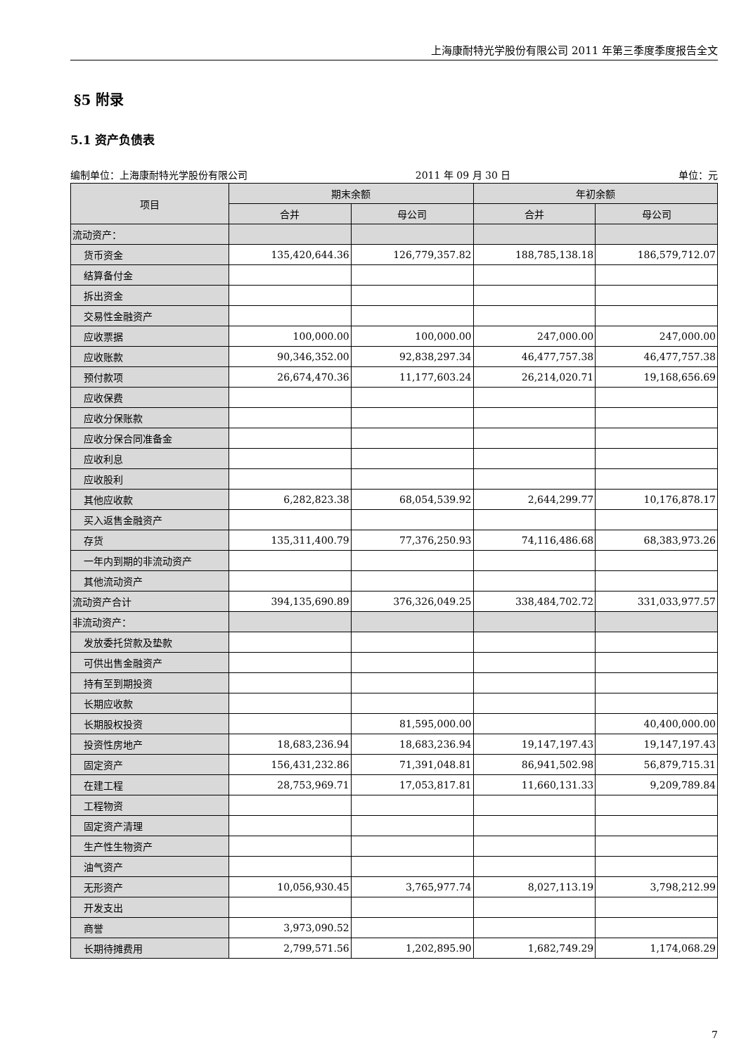上海康耐特光学股份有限公司 2011 年第三季度季度报告全文
§5 附录
5.1 资产负债表
编制单位：上海康耐特光学股份有限公司 2011 年 09 月 30 日 单位：元
| 项目 | 期末余额 | | 年初余额 | |
| --- | --- | --- | --- | --- |
| | 合并 | 母公司 | 合并 | 母公司 |
| 流动资产： | | | | |
| 货币资金 | 135,420,644.36 | 126,779,357.82 | 188,785,138.18 | 186,579,712.07 |
| 结算备付金 | | | | |
| 拆出资金 | | | | |
| 交易性金融资产 | | | | |
| 应收票据 | 100,000.00 | 100,000.00 | 247,000.00 | 247,000.00 |
| 应收账款 | 90,346,352.00 | 92,838,297.34 | 46,477,757.38 | 46,477,757.38 |
| 预付款项 | 26,674,470.36 | 11,177,603.24 | 26,214,020.71 | 19,168,656.69 |
| 应收保费 | | | | |
| 应收分保账款 | | | | |
| 应收分保合同准备金 | | | | |
| 应收利息 | | | | |
| 应收股利 | | | | |
| 其他应收款 | 6,282,823.38 | 68,054,539.92 | 2,644,299.77 | 10,176,878.17 |
| 买入返售金融资产 | | | | |
| 存货 | 135,311,400.79 | 77,376,250.93 | 74,116,486.68 | 68,383,973.26 |
| 一年内到期的非流动资产 | | | | |
| 其他流动资产 | | | | |
| 流动资产合计 | 394,135,690.89 | 376,326,049.25 | 338,484,702.72 | 331,033,977.57 |
| 非流动资产： | | | | |
| 发放委托贷款及垫款 | | | | |
| 可供出售金融资产 | | | | |
| 持有至到期投资 | | | | |
| 长期应收款 | | | | |
| 长期股权投资 | | 81,595,000.00 | | 40,400,000.00 |
| 投资性房地产 | 18,683,236.94 | 18,683,236.94 | 19,147,197.43 | 19,147,197.43 |
| 固定资产 | 156,431,232.86 | 71,391,048.81 | 86,941,502.98 | 56,879,715.31 |
| 在建工程 | 28,753,969.71 | 17,053,817.81 | 11,660,131.33 | 9,209,789.84 |
| 工程物资 | | | | |
| 固定资产清理 | | | | |
| 生产性生物资产 | | | | |
| 油气资产 | | | | |
| 无形资产 | 10,056,930.45 | 3,765,977.74 | 8,027,113.19 | 3,798,212.99 |
| 开发支出 | | | | |
| 商誉 | 3,973,090.52 | | | |
| 长期待摊费用 | 2,799,571.56 | 1,202,895.90 | 1,682,749.29 | 1,174,068.29 |
7